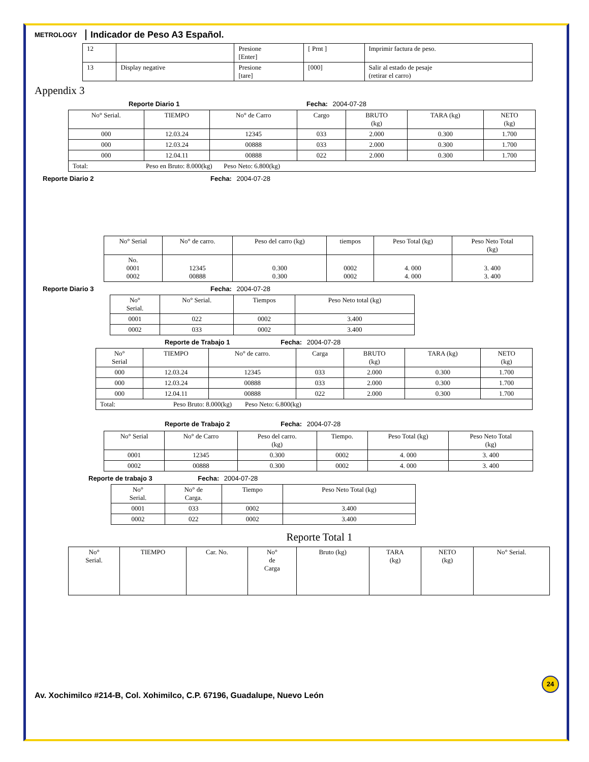METROLOGY
Indicador de Peso A3 Español.
| 12 | | Presione [Enter] | [ Prnt ] | Imprimir factura de peso. |
| 13 | Display negative | Presione [tare] | [000] | Salir al estado de pesaje (retirar el carro) |
Appendix 3
Reporte Diario 1 Fecha: 2004-07-28
| No° Serial. | TIEMPO | No° de Carro | Cargo | BRUTO (kg) | TARA (kg) | NETO (kg) |
| --- | --- | --- | --- | --- | --- | --- |
| 000 | 12.03.24 | 12345 | 033 | 2.000 | 0.300 | 1.700 |
| 000 | 12.03.24 | 00888 | 033 | 2.000 | 0.300 | 1.700 |
| 000 | 12.04.11 | 00888 | 022 | 2.000 | 0.300 | 1.700 |
| Total: Peso en Bruto: 8.000(kg) Peso Neto: 6.800(kg) | | | | | | |
Reporte Diario 2 Fecha: 2004-07-28
| No° Serial | No° de carro. | Peso del carro (kg) | tiempos | Peso Total (kg) | Peso Neto Total (kg) |
| --- | --- | --- | --- | --- | --- |
| No. 0001 0002 | 12345 00888 | 0.300 0.300 | 0002 0002 | 4. 000 4. 000 | 3. 400 3. 400 |
Reporte Diario 3 Fecha: 2004-07-28
| No° Serial. | No° Serial. | Tiempos | Peso Neto total (kg) |
| --- | --- | --- | --- |
| 0001 | 022 | 0002 | 3.400 |
| 0002 | 033 | 0002 | 3.400 |
Reporte de Trabajo 1 Fecha: 2004-07-28
| No° Serial | TIEMPO | No° de carro. | Carga | BRUTO (kg) | TARA (kg) | NETO (kg) |
| --- | --- | --- | --- | --- | --- | --- |
| 000 | 12.03.24 | 12345 | 033 | 2.000 | 0.300 | 1.700 |
| 000 | 12.03.24 | 00888 | 033 | 2.000 | 0.300 | 1.700 |
| 000 | 12.04.11 | 00888 | 022 | 2.000 | 0.300 | 1.700 |
| Total: Peso Bruto: 8.000(kg) Peso Neto: 6.800(kg) | | | | | | |
Reporte de Trabajo 2 Fecha: 2004-07-28
| No° Serial | No° de Carro | Peso del carro. (kg) | Tiempo. | Peso Total (kg) | Peso Neto Total (kg) |
| --- | --- | --- | --- | --- | --- |
| 0001 | 12345 | 0.300 | 0002 | 4. 000 | 3. 400 |
| 0002 | 00888 | 0.300 | 0002 | 4. 000 | 3. 400 |
Reporte de trabajo 3 Fecha: 2004-07-28
| No° Serial. | No° de Carga. | Tiempo | Peso Neto Total (kg) |
| --- | --- | --- | --- |
| 0001 | 033 | 0002 | 3.400 |
| 0002 | 022 | 0002 | 3.400 |
Reporte Total 1
| No° Serial. | TIEMPO | Car. No. | No° de Carga | Bruto (kg) | TARA (kg) | NETO (kg) | No° Serial. |
| --- | --- | --- | --- | --- | --- | --- | --- |
24
Av. Xochimilco #214-B, Col. Xohimilco, C.P. 67196, Guadalupe, Nuevo León